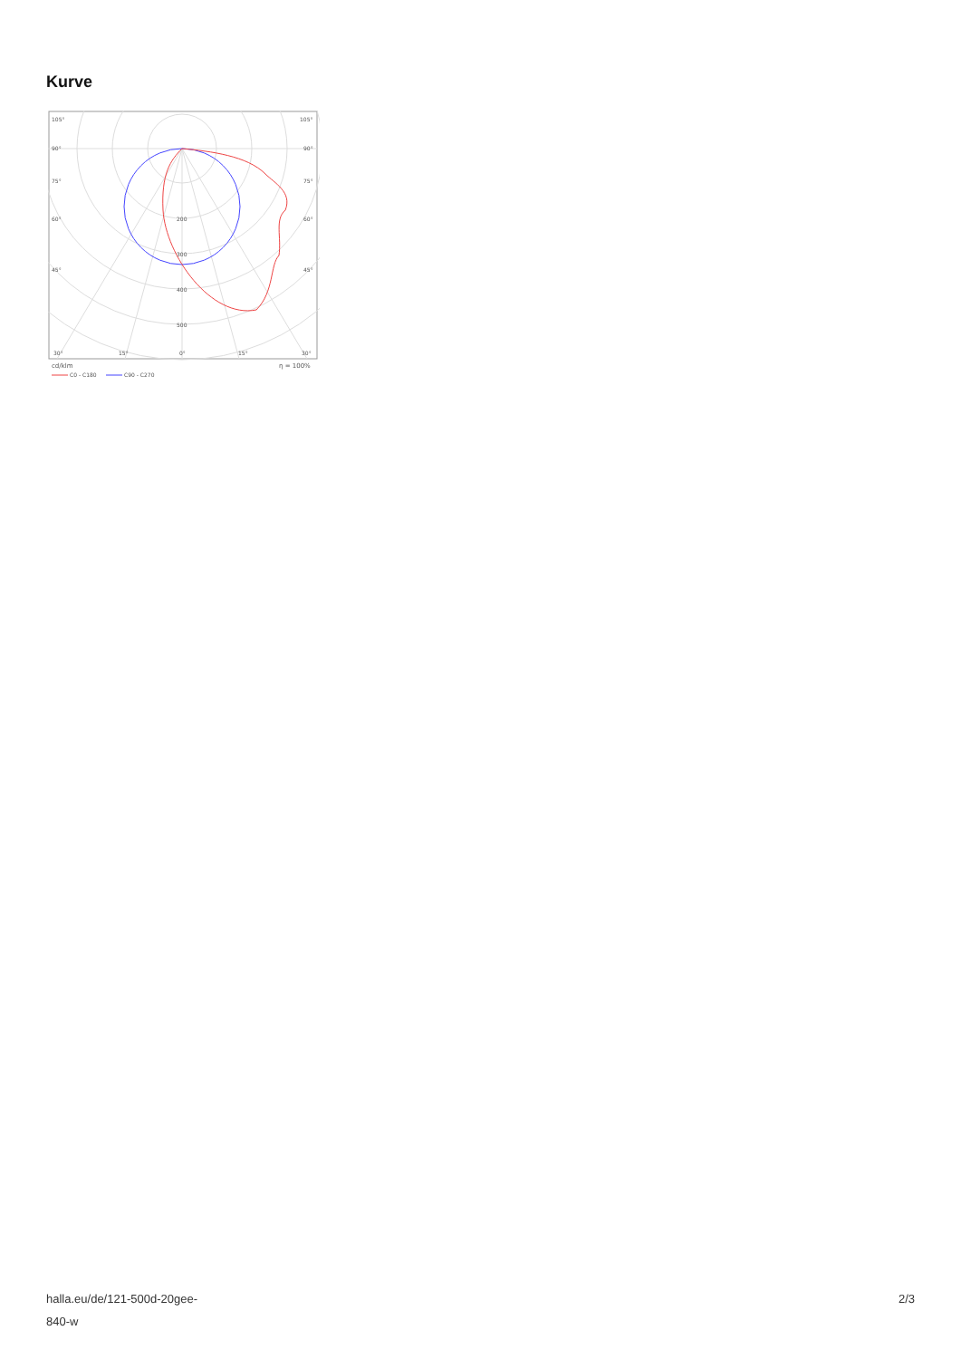Kurve
105°
105°
90°
90°
75°
75°
60°
60°
45°
45°
200
300
400
500
30°
15°
0°
15°
30°
cd/klm
η = 100%
C0 - C180
C90 - C270
halla.eu/de/121-500d-20gee-
840-w
2/3